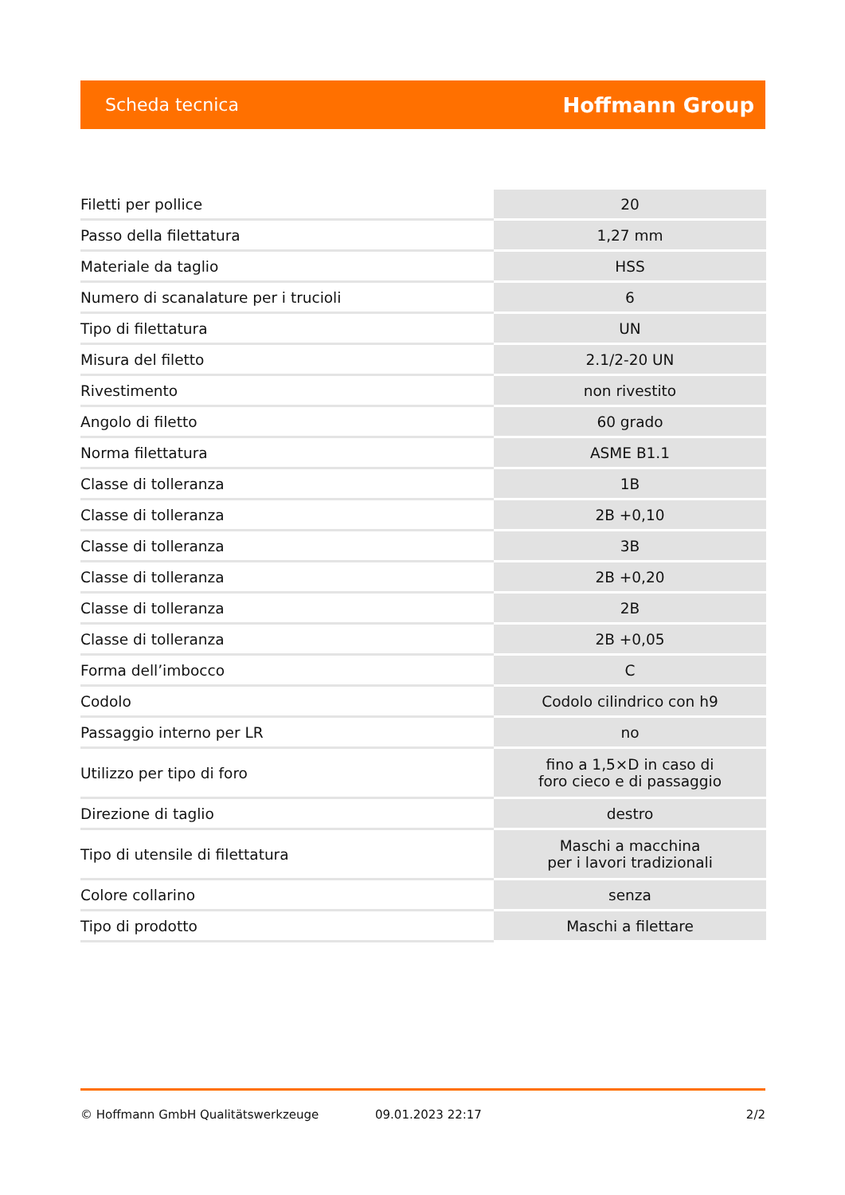Scheda tecnica Hoffmann Group
| Filetti per pollice | 20 |
| Passo della filettatura | 1,27 mm |
| Materiale da taglio | HSS |
| Numero di scanalature per i trucioli | 6 |
| Tipo di filettatura | UN |
| Misura del filetto | 2.1/2-20 UN |
| Rivestimento | non rivestito |
| Angolo di filetto | 60 grado |
| Norma filettatura | ASME B1.1 |
| Classe di tolleranza | 1B |
| Classe di tolleranza | 2B +0,10 |
| Classe di tolleranza | 3B |
| Classe di tolleranza | 2B +0,20 |
| Classe di tolleranza | 2B |
| Classe di tolleranza | 2B +0,05 |
| Forma dell’imbocco | C |
| Codolo | Codolo cilindrico con h9 |
| Passaggio interno per LR | no |
| Utilizzo per tipo di foro | fino a 1,5×D in caso di foro cieco e di passaggio |
| Direzione di taglio | destro |
| Tipo di utensile di filettatura | Maschi a macchina per i lavori tradizionali |
| Colore collarino | senza |
| Tipo di prodotto | Maschi a filettare |
© Hoffmann GmbH Qualitätswerkzeuge 09.01.2023 22:17 2/2